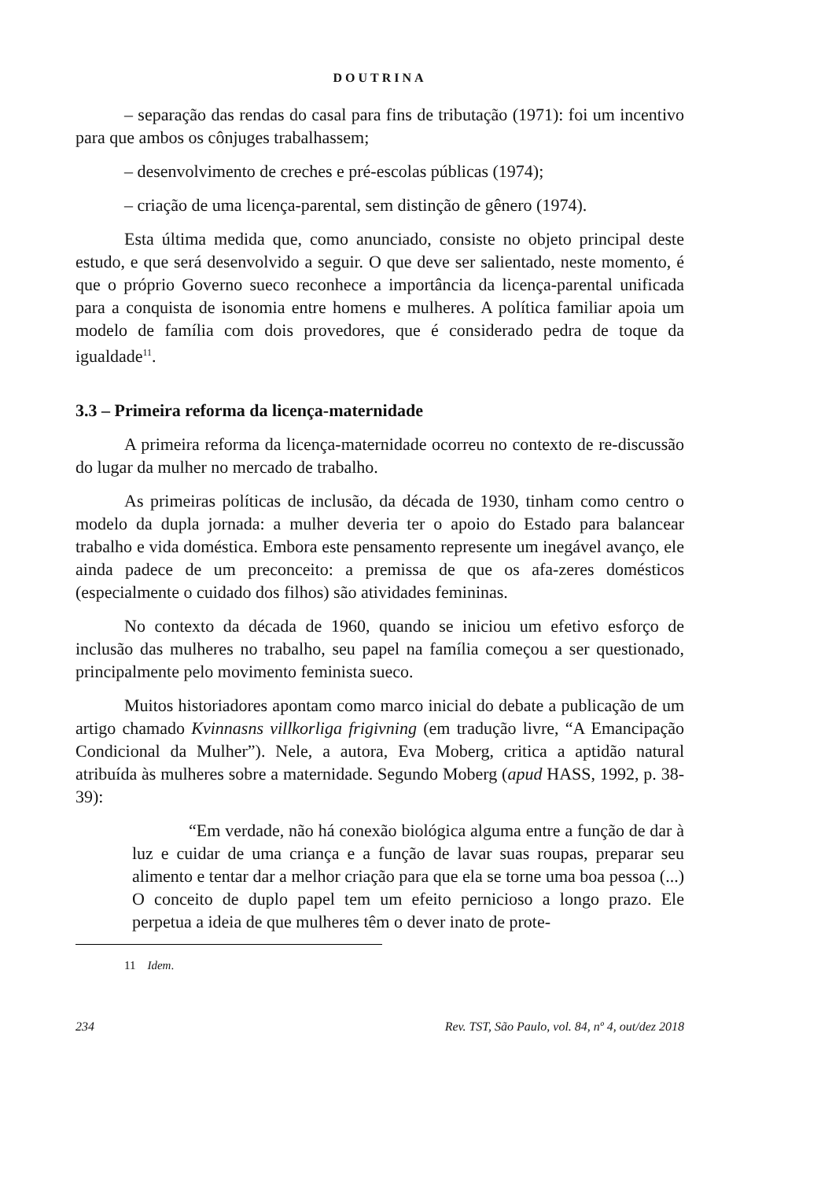DOUTRINA
– separação das rendas do casal para fins de tributação (1971): foi um incentivo para que ambos os cônjuges trabalhassem;
– desenvolvimento de creches e pré-escolas públicas (1974);
– criação de uma licença-parental, sem distinção de gênero (1974).
Esta última medida que, como anunciado, consiste no objeto principal deste estudo, e que será desenvolvido a seguir. O que deve ser salientado, neste momento, é que o próprio Governo sueco reconhece a importância da licença-parental unificada para a conquista de isonomia entre homens e mulheres. A política familiar apoia um modelo de família com dois provedores, que é considerado pedra de toque da igualdade<sup>11</sup>.
3.3 – Primeira reforma da licença-maternidade
A primeira reforma da licença-maternidade ocorreu no contexto de re-discussão do lugar da mulher no mercado de trabalho.
As primeiras políticas de inclusão, da década de 1930, tinham como centro o modelo da dupla jornada: a mulher deveria ter o apoio do Estado para balancear trabalho e vida doméstica. Embora este pensamento represente um inegável avanço, ele ainda padece de um preconceito: a premissa de que os afa-zeres domésticos (especialmente o cuidado dos filhos) são atividades femininas.
No contexto da década de 1960, quando se iniciou um efetivo esforço de inclusão das mulheres no trabalho, seu papel na família começou a ser questionado, principalmente pelo movimento feminista sueco.
Muitos historiadores apontam como marco inicial do debate a publicação de um artigo chamado Kvinnasns villkorliga frigivning (em tradução livre, “A Emancipação Condicional da Mulher”). Nele, a autora, Eva Moberg, critica a aptidão natural atribuída às mulheres sobre a maternidade. Segundo Moberg (apud HASS, 1992, p. 38-39):
“Em verdade, não há conexão biológica alguma entre a função de dar à luz e cuidar de uma criança e a função de lavar suas roupas, preparar seu alimento e tentar dar a melhor criação para que ela se torne uma boa pessoa (...) O conceito de duplo papel tem um efeito pernicioso a longo prazo. Ele perpetua a ideia de que mulheres têm o dever inato de prote-
11 Idem.
234 Rev. TST, São Paulo, vol. 84, nº 4, out/dez 2018